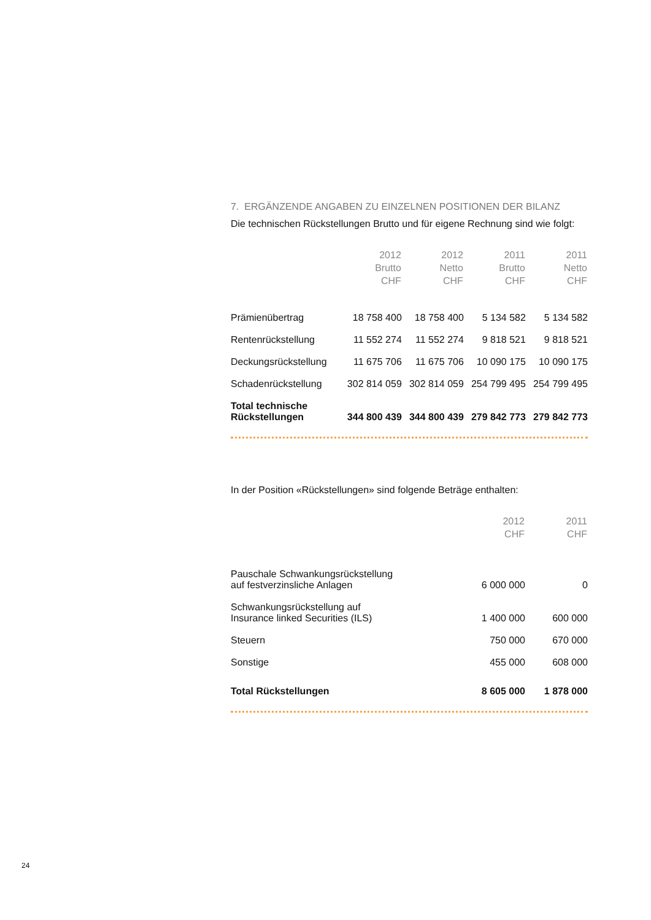7. ERGÄNZENDE ANGABEN ZU EINZELNEN POSITIONEN DER BILANZ
Die technischen Rückstellungen Brutto und für eigene Rechnung sind wie folgt:
| | 2012 Brutto CHF | 2012 Netto CHF | 2011 Brutto CHF | 2011 Netto CHF |
| --- | --- | --- | --- | --- |
| Prämienübertrag | 18 758 400 | 18 758 400 | 5 134 582 | 5 134 582 |
| Rentenrückstellung | 11 552 274 | 11 552 274 | 9 818 521 | 9 818 521 |
| Deckungsrückstellung | 11 675 706 | 11 675 706 | 10 090 175 | 10 090 175 |
| Schadenrückstellung | 302 814 059 | 302 814 059 | 254 799 495 | 254 799 495 |
| Total technische Rückstellungen | 344 800 439 | 344 800 439 | 279 842 773 | 279 842 773 |
In der Position «Rückstellungen» sind folgende Beträge enthalten:
| | 2012 CHF | 2011 CHF |
| --- | --- | --- |
| Pauschale Schwankungsrückstellung auf festverzinsliche Anlagen | 6 000 000 | 0 |
| Schwankungsrückstellung auf Insurance linked Securities (ILS) | 1 400 000 | 600 000 |
| Steuern | 750 000 | 670 000 |
| Sonstige | 455 000 | 608 000 |
| Total Rückstellungen | 8 605 000 | 1 878 000 |
24